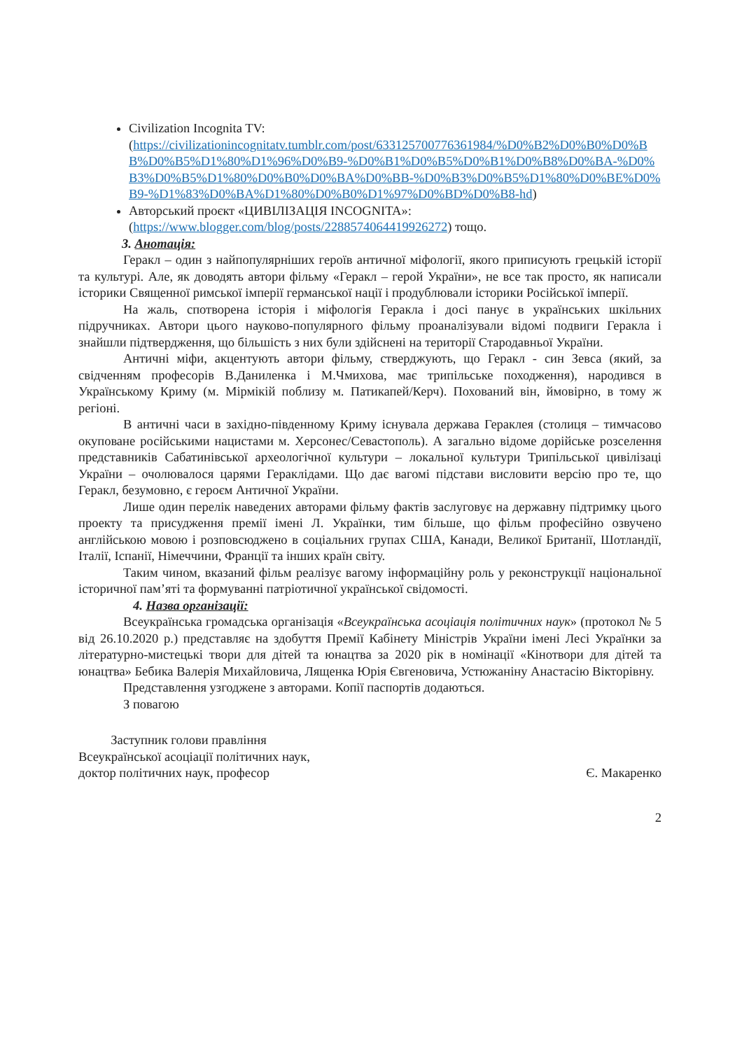Civilization Incognita TV:
(https://civilizationincognitatv.tumblr.com/post/633125700776361984/%D0%B2%D0%B0%D0%BB%D0%B5%D1%80%D1%96%D0%B9-%D0%B1%D0%B5%D0%B1%D0%B8%D0%BA-%D0%B3%D0%B5%D1%80%D0%B0%D0%BA%D0%BB-%D0%B3%D0%B5%D1%80%D0%BE%D0%B9-%D1%83%D0%BA%D1%80%D0%B0%D1%97%D0%BD%D0%B8-hd)
Авторський проєкт «ЦИВІЛІЗАЦІЯ INCOGNITA»:
(https://www.blogger.com/blog/posts/2288574064419926272) тощо.
3. Анотація:
Геракл – один з найпопулярніших героїв античної міфології, якого приписують грецькій історії та культурі. Але, як доводять автори фільму «Геракл – герой України», не все так просто, як написали історики Священної римської імперії германської нації і продублювали історики Російської імперії.
На жаль, спотворена історія і міфологія Геракла і досі панує в українських шкільних підручниках. Автори цього науково-популярного фільму проаналізували відомі подвиги Геракла і знайшли підтвердження, що більшість з них були здійснені на території Стародавньої України.
Античні міфи, акцентують автори фільму, стверджують, що Геракл - син Зевса (який, за свідченням професорів В.Даниленка і М.Чмихова, має трипільське походження), народився в Українському Криму (м. Мірмікій поблизу м. Патикапей/Керч). Похований він, ймовірно, в тому ж регіоні.
В античні часи в західно-південному Криму існувала держава Гераклея (столиця – тимчасово окуповане російськими нацистами м. Херсонес/Севастополь). А загально відоме дорійське розселення представників Сабатинівської археологічної культури – локальної культури Трипільської цивілізаці України – очолювалося царями Гераклідами. Що дає вагомі підстави висловити версію про те, що Геракл, безумовно, є героєм Античної України.
Лише один перелік наведених авторами фільму фактів заслуговує на державну підтримку цього проекту та присудження премії імені Л. Українки, тим більше, що фільм професійно озвучено англійською мовою і розповсюджено в соціальних групах США, Канади, Великої Британії, Шотландії, Італії, Іспанії, Німеччини, Франції та інших країн світу.
Таким чином, вказаний фільм реалізує вагому інформаційну роль у реконструкції національної історичної пам’яті та формуванні патріотичної української свідомості.
4. Назва організації:
Всеукраїнська громадська організація «Всеукраїнська асоціація політичних наук» (протокол № 5 від 26.10.2020 р.) представляє на здобуття Премії Кабінету Міністрів України імені Лесі Українки за літературно-мистецькі твори для дітей та юнацтва за 2020 рік в номінації «Кінотвори для дітей та юнацтва» Бебика Валерія Михайловича, Лященка Юрія Євгеновича, Устюжаніну Анастасію Вікторівну.
Представлення узгоджене з авторами. Копії паспортів додаються.
З повагою
Заступник голови правління
Всеукраїнської асоціації політичних наук,
доктор політичних наук, професор
Є. Макаренко
2